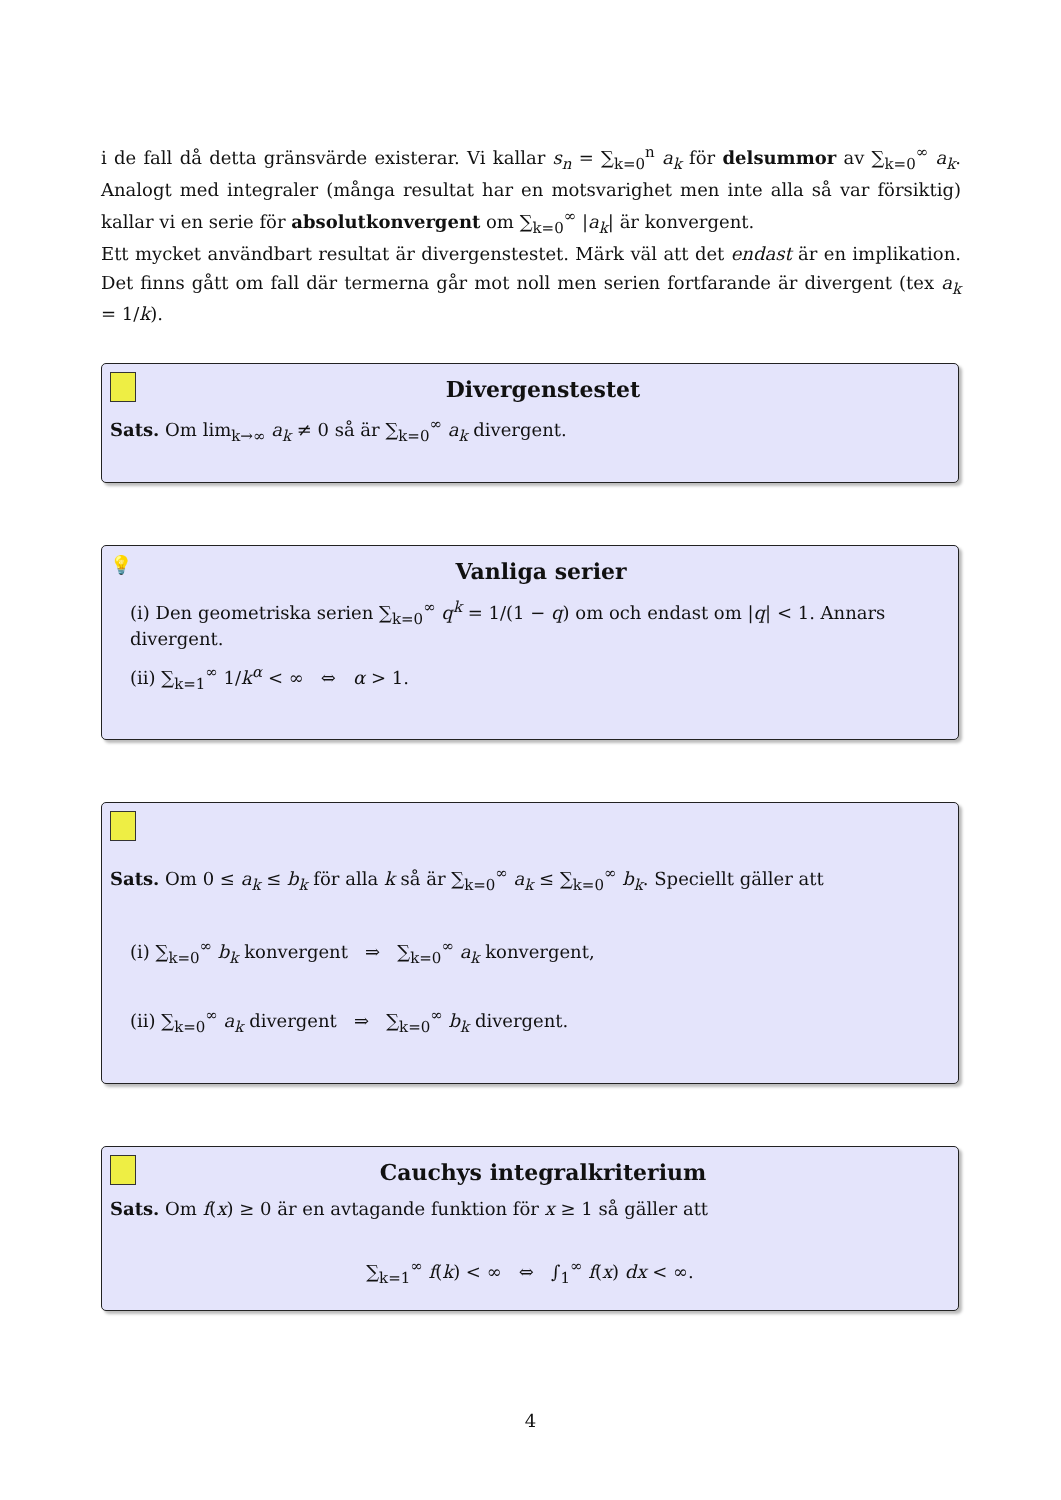i de fall då detta gränsvärde existerar. Vi kallar s<sub>n</sub> = ∑<sub>k=0</sub><sup>n</sup> a<sub>k</sub> för delsummor av ∑<sub>k=0</sub><sup>∞</sup> a<sub>k</sub>. Analogt med integraler (många resultat har en motsvarighet men inte alla så var försiktig) kallar vi en serie för absolutkonvergent om ∑<sub>k=0</sub><sup>∞</sup> |a<sub>k</sub>| är konvergent.
Ett mycket användbart resultat är divergenstestet. Märk väl att det endast är en implikation. Det finns gått om fall där termerna går mot noll men serien fortfarande är divergent (tex a<sub>k</sub> = 1/k).
Divergenstestet
Sats. Om lim<sub>k→∞</sub> a<sub>k</sub> ≠ 0 så är ∑<sub>k=0</sub><sup>∞</sup> a<sub>k</sub> divergent.
💡
Vanliga serier
(i) Den geometriska serien ∑<sub>k=0</sub><sup>∞</sup> q<sup>k</sup> = 1/(1 − q) om och endast om |q| < 1. Annars divergent.
(ii) ∑<sub>k=1</sub><sup>∞</sup> 1/k<sup>α</sup> < ∞ ⇔ α > 1.
Sats. Om 0 ≤ a<sub>k</sub> ≤ b<sub>k</sub> för alla k så är ∑<sub>k=0</sub><sup>∞</sup> a<sub>k</sub> ≤ ∑<sub>k=0</sub><sup>∞</sup> b<sub>k</sub>. Speciellt gäller att
(i) ∑<sub>k=0</sub><sup>∞</sup> b<sub>k</sub> konvergent ⇒ ∑<sub>k=0</sub><sup>∞</sup> a<sub>k</sub> konvergent,
(ii) ∑<sub>k=0</sub><sup>∞</sup> a<sub>k</sub> divergent ⇒ ∑<sub>k=0</sub><sup>∞</sup> b<sub>k</sub> divergent.
Cauchys integralkriterium
Sats. Om f(x) ≥ 0 är en avtagande funktion för x ≥ 1 så gäller att
∑<sub>k=1</sub><sup>∞</sup> f(k) < ∞ ⇔ ∫<sub>1</sub><sup>∞</sup> f(x) dx < ∞.
4